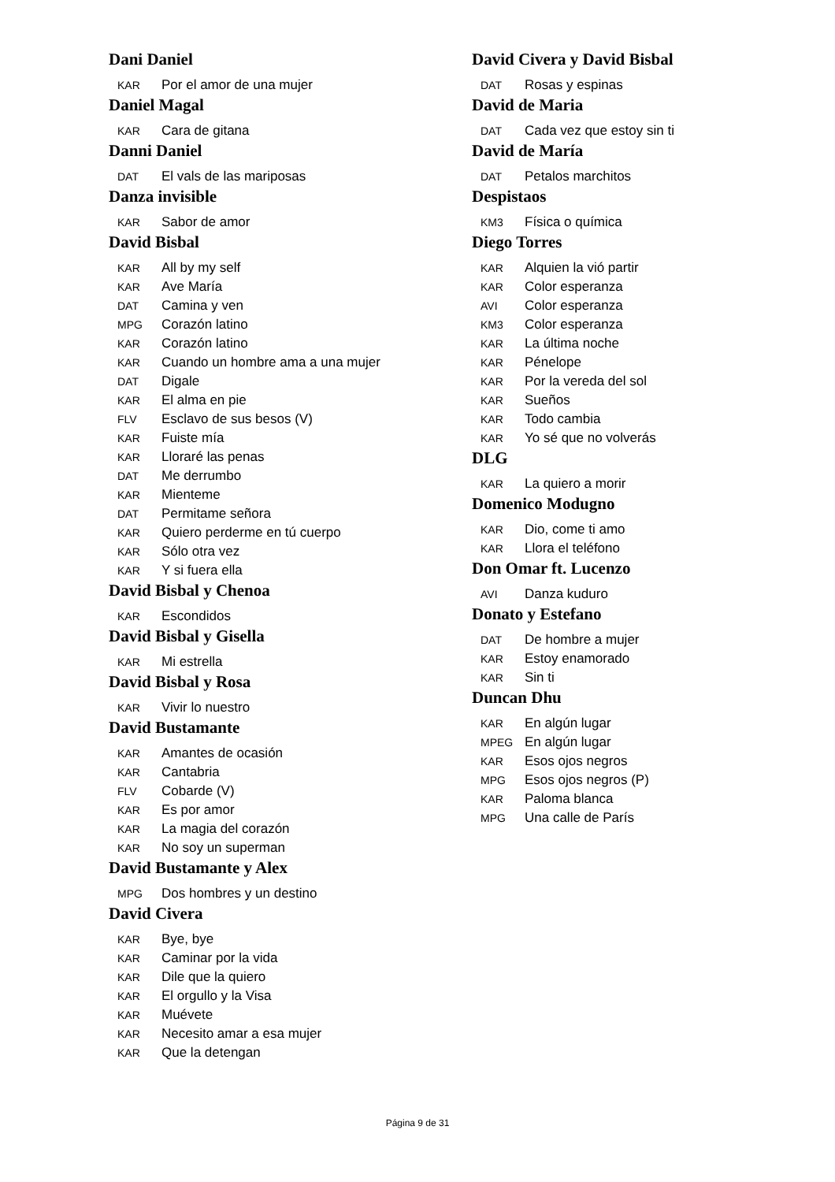Dani Daniel
KAR Por el amor de una mujer
Daniel Magal
KAR Cara de gitana
Danni Daniel
DAT El vals de las mariposas
Danza invisible
KAR Sabor de amor
David Bisbal
KAR All by my self
KAR Ave María
DAT Camina y ven
MPG Corazón latino
KAR Corazón latino
KAR Cuando un hombre ama a una mujer
DAT Digale
KAR El alma en pie
FLV Esclavo de sus besos (V)
KAR Fuiste mía
KAR Lloraré las penas
DAT Me derrumbo
KAR Mienteme
DAT Permitame señora
KAR Quiero perderme en tú cuerpo
KAR Sólo otra vez
KAR Y si fuera ella
David Bisbal y Chenoa
KAR Escondidos
David Bisbal y Gisella
KAR Mi estrella
David Bisbal y Rosa
KAR Vivir lo nuestro
David Bustamante
KAR Amantes de ocasión
KAR Cantabria
FLV Cobarde (V)
KAR Es por amor
KAR La magia del corazón
KAR No soy un superman
David Bustamante y Alex
MPG Dos hombres y un destino
David Civera
KAR Bye, bye
KAR Caminar por la vida
KAR Dile que la quiero
KAR El orgullo y la Visa
KAR Muévete
KAR Necesito amar a esa mujer
KAR Que la detengan
David Civera y David Bisbal
DAT Rosas y espinas
David de Maria
DAT Cada vez que estoy sin ti
David de María
DAT Petalos marchitos
Despistaos
KM3 Física o química
Diego Torres
KAR Alquien la vió partir
KAR Color esperanza
AVI Color esperanza
KM3 Color esperanza
KAR La última noche
KAR Pénelope
KAR Por la vereda del sol
KAR Sueños
KAR Todo cambia
KAR Yo sé que no volverás
DLG
KAR La quiero a morir
Domenico Modugno
KAR Dio, come ti amo
KAR Llora el teléfono
Don Omar ft. Lucenzo
AVI Danza kuduro
Donato y Estefano
DAT De hombre a mujer
KAR Estoy enamorado
KAR Sin ti
Duncan Dhu
KAR En algún lugar
MPEG En algún lugar
KAR Esos ojos negros
MPG Esos ojos negros (P)
KAR Paloma blanca
MPG Una calle de París
Página 9 de 31